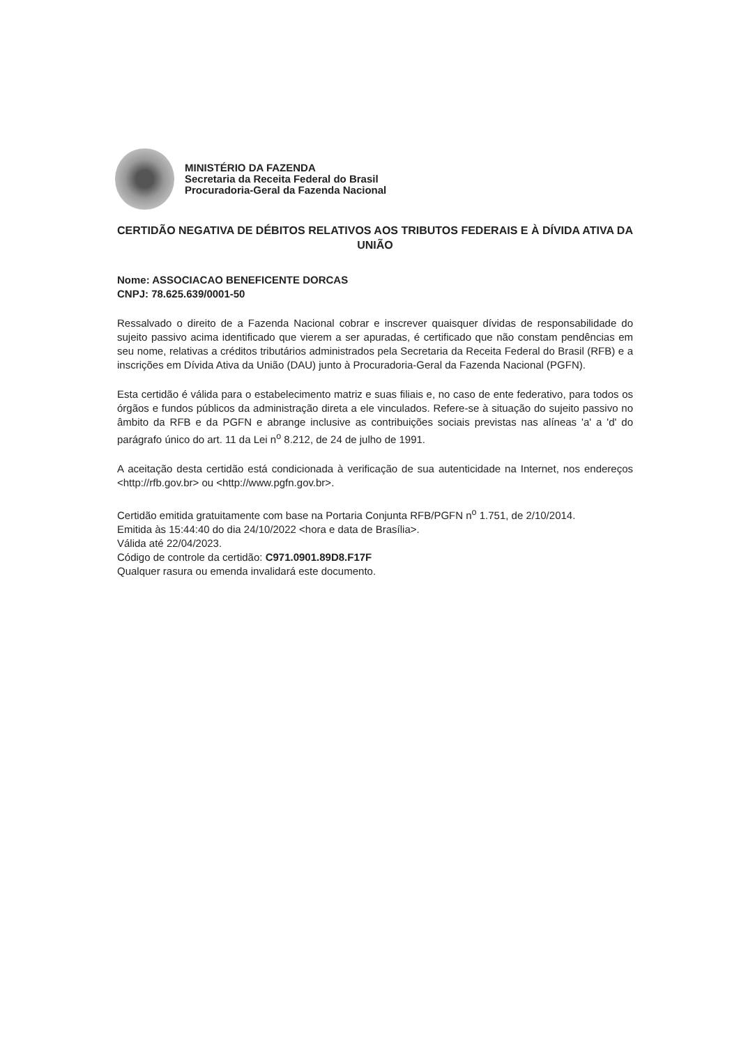MINISTÉRIO DA FAZENDA
Secretaria da Receita Federal do Brasil
Procuradoria-Geral da Fazenda Nacional
CERTIDÃO NEGATIVA DE DÉBITOS RELATIVOS AOS TRIBUTOS FEDERAIS E À DÍVIDA ATIVA DA UNIÃO
Nome: ASSOCIACAO BENEFICENTE DORCAS
CNPJ: 78.625.639/0001-50
Ressalvado o direito de a Fazenda Nacional cobrar e inscrever quaisquer dívidas de responsabilidade do sujeito passivo acima identificado que vierem a ser apuradas, é certificado que não constam pendências em seu nome, relativas a créditos tributários administrados pela Secretaria da Receita Federal do Brasil (RFB) e a inscrições em Dívida Ativa da União (DAU) junto à Procuradoria-Geral da Fazenda Nacional (PGFN).
Esta certidão é válida para o estabelecimento matriz e suas filiais e, no caso de ente federativo, para todos os órgãos e fundos públicos da administração direta a ele vinculados. Refere-se à situação do sujeito passivo no âmbito da RFB e da PGFN e abrange inclusive as contribuições sociais previstas nas alíneas 'a' a 'd' do parágrafo único do art. 11 da Lei n<sup>o</sup> 8.212, de 24 de julho de 1991.
A aceitação desta certidão está condicionada à verificação de sua autenticidade na Internet, nos endereços <http://rfb.gov.br> ou <http://www.pgfn.gov.br>.
Certidão emitida gratuitamente com base na Portaria Conjunta RFB/PGFN n<sup>o</sup> 1.751, de 2/10/2014.
Emitida às 15:44:40 do dia 24/10/2022 <hora e data de Brasília>.
Válida até 22/04/2023.
Código de controle da certidão: C971.0901.89D8.F17F
Qualquer rasura ou emenda invalidará este documento.